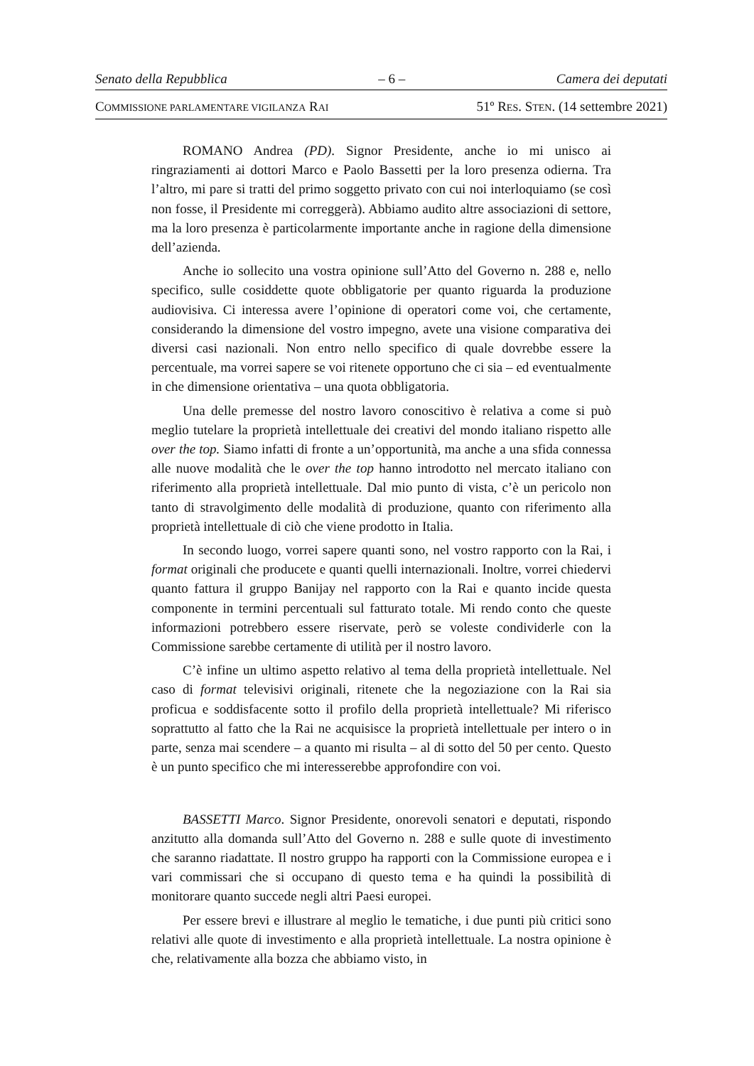Senato della Repubblica – 6 – Camera dei deputati
COMMISSIONE PARLAMENTARE VIGILANZA RAI 51º RES. STEN. (14 settembre 2021)
ROMANO Andrea (PD). Signor Presidente, anche io mi unisco ai ringraziamenti ai dottori Marco e Paolo Bassetti per la loro presenza odierna. Tra l’altro, mi pare si tratti del primo soggetto privato con cui noi interloquiamo (se così non fosse, il Presidente mi correggerà). Abbiamo audito altre associazioni di settore, ma la loro presenza è particolarmente importante anche in ragione della dimensione dell’azienda.
Anche io sollecito una vostra opinione sull’Atto del Governo n. 288 e, nello specifico, sulle cosiddette quote obbligatorie per quanto riguarda la produzione audiovisiva. Ci interessa avere l’opinione di operatori come voi, che certamente, considerando la dimensione del vostro impegno, avete una visione comparativa dei diversi casi nazionali. Non entro nello specifico di quale dovrebbe essere la percentuale, ma vorrei sapere se voi ritenete opportuno che ci sia – ed eventualmente in che dimensione orientativa – una quota obbligatoria.
Una delle premesse del nostro lavoro conoscitivo è relativa a come si può meglio tutelare la proprietà intellettuale dei creativi del mondo italiano rispetto alle over the top. Siamo infatti di fronte a un’opportunità, ma anche a una sfida connessa alle nuove modalità che le over the top hanno introdotto nel mercato italiano con riferimento alla proprietà intellettuale. Dal mio punto di vista, c’è un pericolo non tanto di stravolgimento delle modalità di produzione, quanto con riferimento alla proprietà intellettuale di ciò che viene prodotto in Italia.
In secondo luogo, vorrei sapere quanti sono, nel vostro rapporto con la Rai, i format originali che producete e quanti quelli internazionali. Inoltre, vorrei chiedervi quanto fattura il gruppo Banijay nel rapporto con la Rai e quanto incide questa componente in termini percentuali sul fatturato totale. Mi rendo conto che queste informazioni potrebbero essere riservate, però se voleste condividerle con la Commissione sarebbe certamente di utilità per il nostro lavoro.
C’è infine un ultimo aspetto relativo al tema della proprietà intellettuale. Nel caso di format televisivi originali, ritenete che la negoziazione con la Rai sia proficua e soddisfacente sotto il profilo della proprietà intellettuale? Mi riferisco soprattutto al fatto che la Rai ne acquisisce la proprietà intellettuale per intero o in parte, senza mai scendere – a quanto mi risulta – al di sotto del 50 per cento. Questo è un punto specifico che mi interesserebbe approfondire con voi.
BASSETTI Marco. Signor Presidente, onorevoli senatori e deputati, rispondo anzitutto alla domanda sull’Atto del Governo n. 288 e sulle quote di investimento che saranno riadattate. Il nostro gruppo ha rapporti con la Commissione europea e i vari commissari che si occupano di questo tema e ha quindi la possibilità di monitorare quanto succede negli altri Paesi europei.
Per essere brevi e illustrare al meglio le tematiche, i due punti più critici sono relativi alle quote di investimento e alla proprietà intellettuale. La nostra opinione è che, relativamente alla bozza che abbiamo visto, in